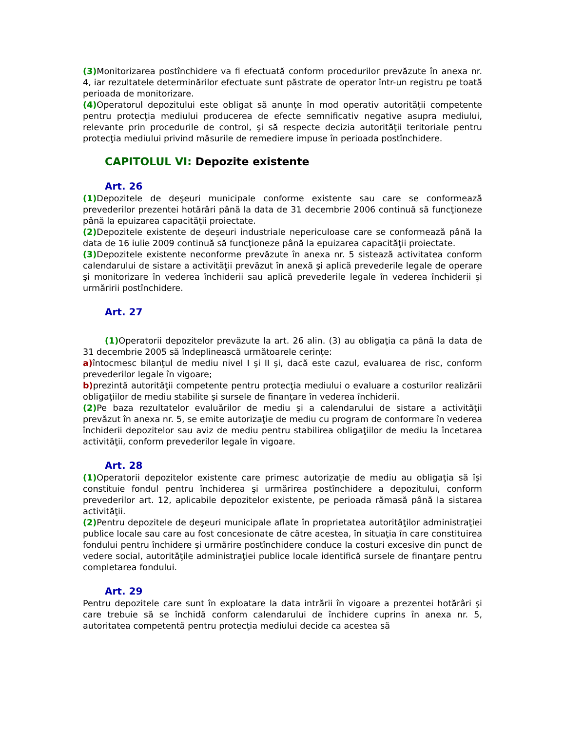(3) Monitorizarea postînchidere va fi efectuată conform procedurilor prevăzute în anexa nr. 4, iar rezultatele determinărilor efectuate sunt păstrate de operator într-un registru pe toată perioada de monitorizare.
(4) Operatorul depozitului este obligat să anunţe în mod operativ autorităţii competente pentru protecţia mediului producerea de efecte semnificativ negative asupra mediului, relevante prin procedurile de control, şi să respecte decizia autorităţii teritoriale pentru protecţia mediului privind măsurile de remediere impuse în perioada postînchidere.
CAPITOLUL VI: Depozite existente
Art. 26
(1) Depozitele de deşeuri municipale conforme existente sau care se conformează prevederilor prezentei hotărâri până la data de 31 decembrie 2006 continuă să funcţioneze până la epuizarea capacităţii proiectate.
(2) Depozitele existente de deşeuri industriale nepericuloase care se conformează până la data de 16 iulie 2009 continuă să funcţioneze până la epuizarea capacităţii proiectate.
(3) Depozitele existente neconforme prevăzute în anexa nr. 5 sistează activitatea conform calendarului de sistare a activităţii prevăzut în anexă şi aplică prevederile legale de operare şi monitorizare în vederea închiderii sau aplică prevederile legale în vederea închiderii şi urmăririi postînchidere.
Art. 27
(1) Operatorii depozitelor prevăzute la art. 26 alin. (3) au obligaţia ca până la data de 31 decembrie 2005 să îndeplinească următoarele cerinţe:
a) întocmesc bilanţul de mediu nivel I şi II şi, dacă este cazul, evaluarea de risc, conform prevederilor legale în vigoare;
b) prezintă autorităţii competente pentru protecţia mediului o evaluare a costurilor realizării obligaţiilor de mediu stabilite şi sursele de finanţare în vederea închiderii.
(2) Pe baza rezultatelor evaluărilor de mediu şi a calendarului de sistare a activităţii prevăzut în anexa nr. 5, se emite autorizaţie de mediu cu program de conformare în vederea închiderii depozitelor sau aviz de mediu pentru stabilirea obligaţiilor de mediu la încetarea activităţii, conform prevederilor legale în vigoare.
Art. 28
(1) Operatorii depozitelor existente care primesc autorizaţie de mediu au obligaţia să îşi constituie fondul pentru închiderea şi urmărirea postînchidere a depozitului, conform prevederilor art. 12, aplicabile depozitelor existente, pe perioada rămasă până la sistarea activităţii.
(2) Pentru depozitele de deşeuri municipale aflate în proprietatea autorităţilor administraţiei publice locale sau care au fost concesionate de către acestea, în situaţia în care constituirea fondului pentru închidere şi urmărire postînchidere conduce la costuri excesive din punct de vedere social, autorităţile administraţiei publice locale identifică sursele de finanţare pentru completarea fondului.
Art. 29
Pentru depozitele care sunt în exploatare la data intrării în vigoare a prezentei hotărâri şi care trebuie să se închidă conform calendarului de închidere cuprins în anexa nr. 5, autoritatea competentă pentru protecţia mediului decide ca acestea să